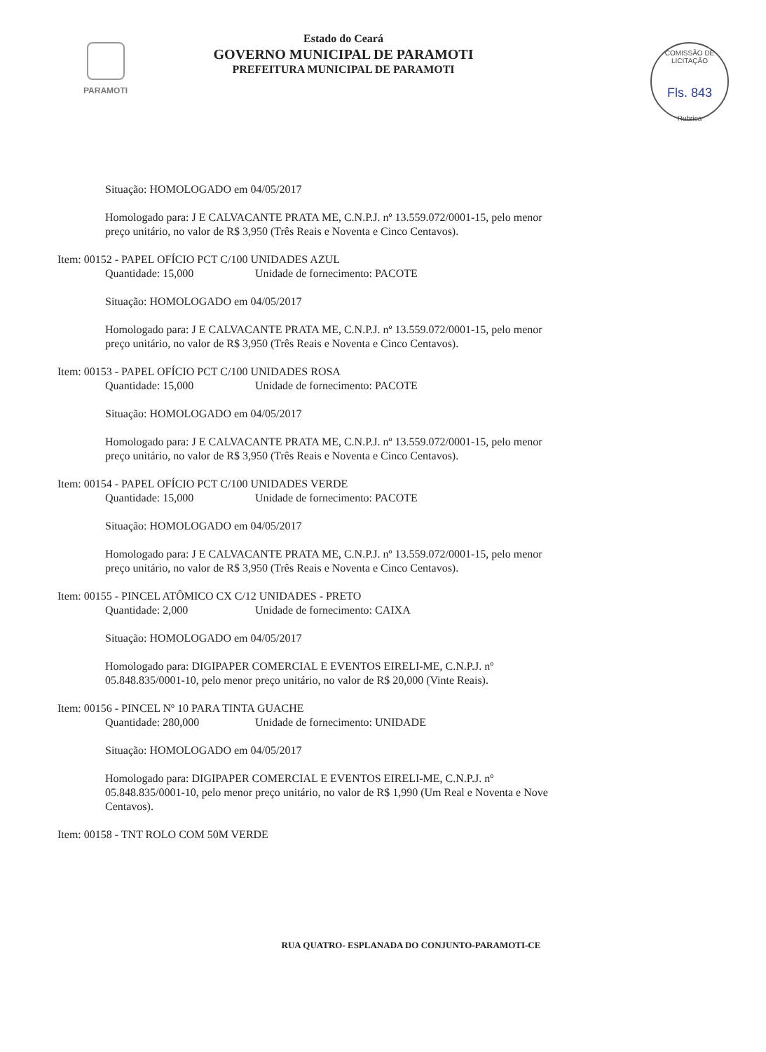PARAMOTI
Estado do Ceará
GOVERNO MUNICIPAL DE PARAMOTI
PREFEITURA MUNICIPAL DE PARAMOTI
COMISSÃO DE LICITAÇÃO
Fls. 843
Rubrica
Situação: HOMOLOGADO em 04/05/2017
Homologado para: J E CALVACANTE PRATA ME, C.N.P.J. nº 13.559.072/0001-15, pelo menor preço unitário, no valor de R$ 3,950 (Três Reais e Noventa e Cinco Centavos).
Item: 00152 - PAPEL OFÍCIO PCT C/100 UNIDADES AZUL
Quantidade: 15,000 Unidade de fornecimento: PACOTE
Situação: HOMOLOGADO em 04/05/2017
Homologado para: J E CALVACANTE PRATA ME, C.N.P.J. nº 13.559.072/0001-15, pelo menor preço unitário, no valor de R$ 3,950 (Três Reais e Noventa e Cinco Centavos).
Item: 00153 - PAPEL OFÍCIO PCT C/100 UNIDADES ROSA
Quantidade: 15,000 Unidade de fornecimento: PACOTE
Situação: HOMOLOGADO em 04/05/2017
Homologado para: J E CALVACANTE PRATA ME, C.N.P.J. nº 13.559.072/0001-15, pelo menor preço unitário, no valor de R$ 3,950 (Três Reais e Noventa e Cinco Centavos).
Item: 00154 - PAPEL OFÍCIO PCT C/100 UNIDADES VERDE
Quantidade: 15,000 Unidade de fornecimento: PACOTE
Situação: HOMOLOGADO em 04/05/2017
Homologado para: J E CALVACANTE PRATA ME, C.N.P.J. nº 13.559.072/0001-15, pelo menor preço unitário, no valor de R$ 3,950 (Três Reais e Noventa e Cinco Centavos).
Item: 00155 - PINCEL ATÔMICO CX C/12 UNIDADES - PRETO
Quantidade: 2,000 Unidade de fornecimento: CAIXA
Situação: HOMOLOGADO em 04/05/2017
Homologado para: DIGIPAPER COMERCIAL E EVENTOS EIRELI-ME, C.N.P.J. nº 05.848.835/0001-10, pelo menor preço unitário, no valor de R$ 20,000 (Vinte Reais).
Item: 00156 - PINCEL Nº 10 PARA TINTA GUACHE
Quantidade: 280,000 Unidade de fornecimento: UNIDADE
Situação: HOMOLOGADO em 04/05/2017
Homologado para: DIGIPAPER COMERCIAL E EVENTOS EIRELI-ME, C.N.P.J. nº 05.848.835/0001-10, pelo menor preço unitário, no valor de R$ 1,990 (Um Real e Noventa e Nove Centavos).
Item: 00158 - TNT ROLO COM 50M VERDE
RUA QUATRO- ESPLANADA DO CONJUNTO-PARAMOTI-CE